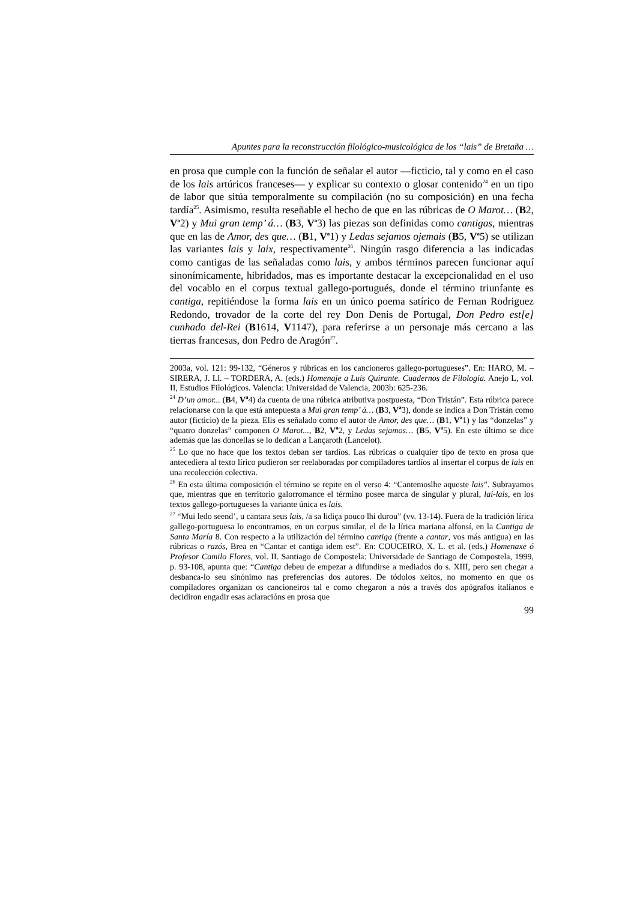Apuntes para la reconstrucción filológico-musicológica de los “lais” de Bretaña …
en prosa que cumple con la función de señalar el autor ―ficticio, tal y como en el caso de los lais artúricos franceses― y explicar su contexto o glosar contenido<sup>24</sup> en un tipo de labor que sitúa temporalmente su compilación (no su composición) en una fecha tardía<sup>25</sup>. Asimismo, resulta reseñable el hecho de que en las rúbricas de O Marot… (B2, V<sup>a</sup>2) y Mui gran temp’ á… (B3, V<sup>a</sup>3) las piezas son definidas como cantigas, mientras que en las de Amor, des que… (B1, V<sup>a</sup>1) y Ledas sejamos ojemais (B5, V<sup>a</sup>5) se utilizan las variantes lais y laix, respectivamente<sup>26</sup>. Ningún rasgo diferencia a las indicadas como cantigas de las señaladas como lais, y ambos términos parecen funcionar aquí sinonímicamente, hibridados, mas es importante destacar la excepcionalidad en el uso del vocablo en el corpus textual gallego-portugués, donde el término triunfante es cantiga, repitiéndose la forma lais en un único poema satírico de Fernan Rodriguez Redondo, trovador de la corte del rey Don Denis de Portugal, Don Pedro est[e] cunhado del-Rei (B1614, V1147), para referirse a un personaje más cercano a las tierras francesas, don Pedro de Aragón<sup>27</sup>.
2003a, vol. 121: 99-132, “Géneros y rúbricas en los cancioneros gallego-portugueses”. En: HARO, M. –SIRERA, J. Ll. – TORDERA, A. (eds.) Homenaje a Luis Quirante. Cuadernos de Filología. Anejo L, vol. II, Estudios Filológicos. Valencia: Universidad de Valencia, 2003b: 625-236.
<sup>24</sup> D’un amor... (B4, V<sup>a</sup>4) da cuenta de una rúbrica atributiva postpuesta, “Don Tristán”. Esta rúbrica parece relacionarse con la que está antepuesta a Mui gran temp’ á… (B3, V<sup>a</sup>3), donde se indica a Don Tristán como autor (ficticio) de la pieza. Elis es señalado como el autor de Amor, des que… (B1, V<sup>a</sup>1) y las “donzelas” y “quatro donzelas” componen O Marot..., B2, V<sup>a</sup>2, y Ledas sejamos… (B5, V<sup>a</sup>5). En este último se dice además que las doncellas se lo dedican a Lançaroth (Lancelot).
<sup>25</sup> Lo que no hace que los textos deban ser tardíos. Las rúbricas o cualquier tipo de texto en prosa que antecediera al texto lírico pudieron ser reelaboradas por compiladores tardíos al insertar el corpus de lais en una recolección colectiva.
<sup>26</sup> En esta última composición el término se repite en el verso 4: “Cantemoslhe aqueste lais”. Subrayamos que, mientras que en territorio galorromance el término posee marca de singular y plural, lai-lais, en los textos gallego-portugueses la variante única es lais.
<sup>27</sup> “Mui ledo seend’, u cantara seus lais, /a sa lidiça pouco lhi durou” (vv. 13-14). Fuera de la tradición lírica gallego-portuguesa lo encontramos, en un corpus similar, el de la lírica mariana alfonsí, en la Cantiga de Santa María 8. Con respecto a la utilización del término cantiga (frente a cantar, vos más antigua) en las rúbricas o razós, Brea en “Cantar et cantiga idem est”. En: COUCEIRO, X. L. et al. (eds.) Homenaxe ó Profesor Camilo Flores, vol. II. Santiago de Compostela: Universidade de Santiago de Compostela, 1999, p. 93-108, apunta que: “Cantiga debeu de empezar a difundirse a mediados do s. XIII, pero sen chegar a desbanca-lo seu sinónimo nas preferencias dos autores. De tódolos xeitos, no momento en que os compiladores organizan os cancioneiros tal e como chegaron a nós a través dos apógrafos italianos e decidiron engadir esas aclaracións en prosa que
99